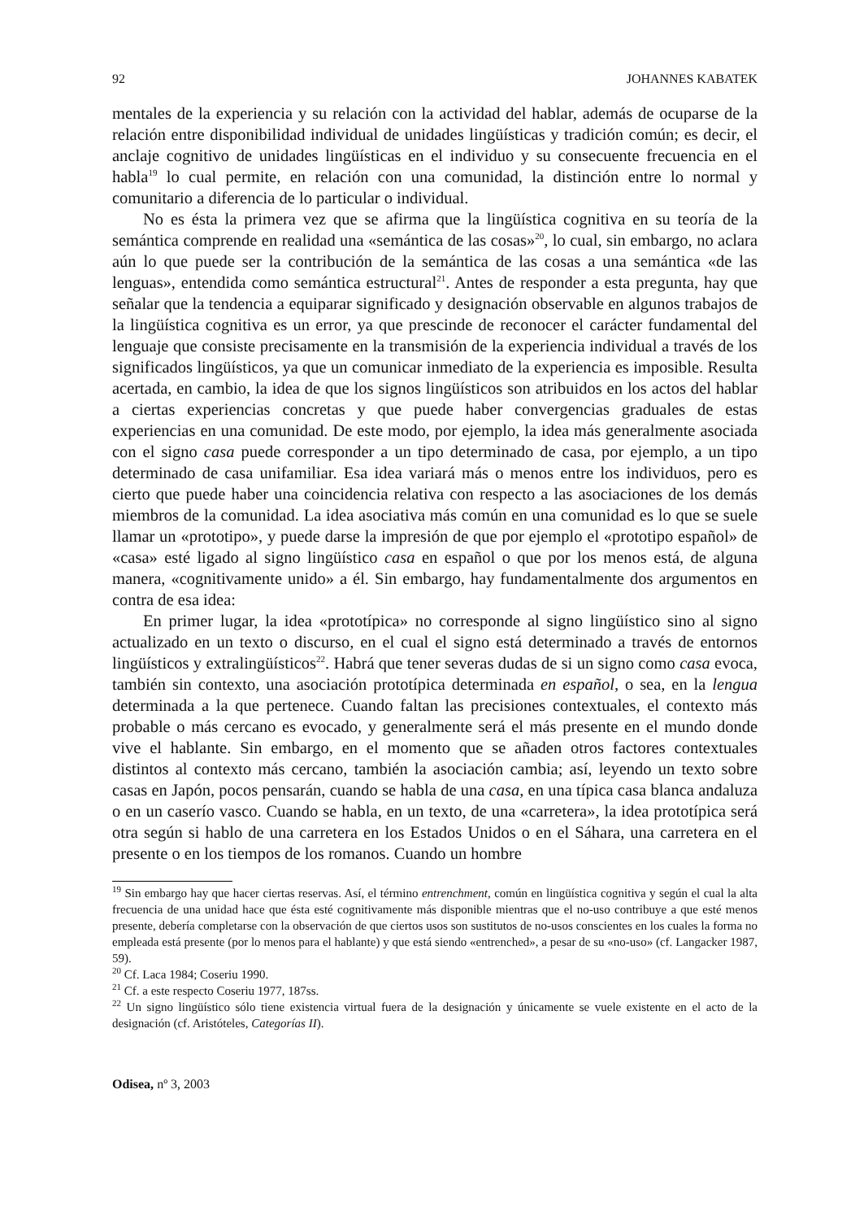92 JOHANNES KABATEK
mentales de la experiencia y su relación con la actividad del hablar, además de ocuparse de la relación entre disponibilidad individual de unidades lingüísticas y tradición común; es decir, el anclaje cognitivo de unidades lingüísticas en el individuo y su consecuente frecuencia en el habla<sup>19</sup> lo cual permite, en relación con una comunidad, la distinción entre lo normal y comunitario a diferencia de lo particular o individual.
No es ésta la primera vez que se afirma que la lingüística cognitiva en su teoría de la semántica comprende en realidad una «semántica de las cosas»<sup>20</sup>, lo cual, sin embargo, no aclara aún lo que puede ser la contribución de la semántica de las cosas a una semántica «de las lenguas», entendida como semántica estructural<sup>21</sup>. Antes de responder a esta pregunta, hay que señalar que la tendencia a equiparar significado y designación observable en algunos trabajos de la lingüística cognitiva es un error, ya que prescinde de reconocer el carácter fundamental del lenguaje que consiste precisamente en la transmisión de la experiencia individual a través de los significados lingüísticos, ya que un comunicar inmediato de la experiencia es imposible. Resulta acertada, en cambio, la idea de que los signos lingüísticos son atribuidos en los actos del hablar a ciertas experiencias concretas y que puede haber convergencias graduales de estas experiencias en una comunidad. De este modo, por ejemplo, la idea más generalmente asociada con el signo casa puede corresponder a un tipo determinado de casa, por ejemplo, a un tipo determinado de casa unifamiliar. Esa idea variará más o menos entre los individuos, pero es cierto que puede haber una coincidencia relativa con respecto a las asociaciones de los demás miembros de la comunidad. La idea asociativa más común en una comunidad es lo que se suele llamar un «prototipo», y puede darse la impresión de que por ejemplo el «prototipo español» de «casa» esté ligado al signo lingüístico casa en español o que por los menos está, de alguna manera, «cognitivamente unido» a él. Sin embargo, hay fundamentalmente dos argumentos en contra de esa idea:
En primer lugar, la idea «prototípica» no corresponde al signo lingüístico sino al signo actualizado en un texto o discurso, en el cual el signo está determinado a través de entornos lingüísticos y extralingüísticos<sup>22</sup>. Habrá que tener severas dudas de si un signo como casa evoca, también sin contexto, una asociación prototípica determinada en español, o sea, en la lengua determinada a la que pertenece. Cuando faltan las precisiones contextuales, el contexto más probable o más cercano es evocado, y generalmente será el más presente en el mundo donde vive el hablante. Sin embargo, en el momento que se añaden otros factores contextuales distintos al contexto más cercano, también la asociación cambia; así, leyendo un texto sobre casas en Japón, pocos pensarán, cuando se habla de una casa, en una típica casa blanca andaluza o en un caserío vasco. Cuando se habla, en un texto, de una «carretera», la idea prototípica será otra según si hablo de una carretera en los Estados Unidos o en el Sáhara, una carretera en el presente o en los tiempos de los romanos. Cuando un hombre
<sup>19</sup> Sin embargo hay que hacer ciertas reservas. Así, el término entrenchment, común en lingüística cognitiva y según el cual la alta frecuencia de una unidad hace que ésta esté cognitivamente más disponible mientras que el no-uso contribuye a que esté menos presente, debería completarse con la observación de que ciertos usos son sustitutos de no-usos conscientes en los cuales la forma no empleada está presente (por lo menos para el hablante) y que está siendo «entrenched», a pesar de su «no-uso» (cf. Langacker 1987, 59).
<sup>20</sup> Cf. Laca 1984; Coseriu 1990.
<sup>21</sup> Cf. a este respecto Coseriu 1977, 187ss.
<sup>22</sup> Un signo lingüístico sólo tiene existencia virtual fuera de la designación y únicamente se vuele existente en el acto de la designación (cf. Aristóteles, Categorías II).
Odisea, nº 3, 2003